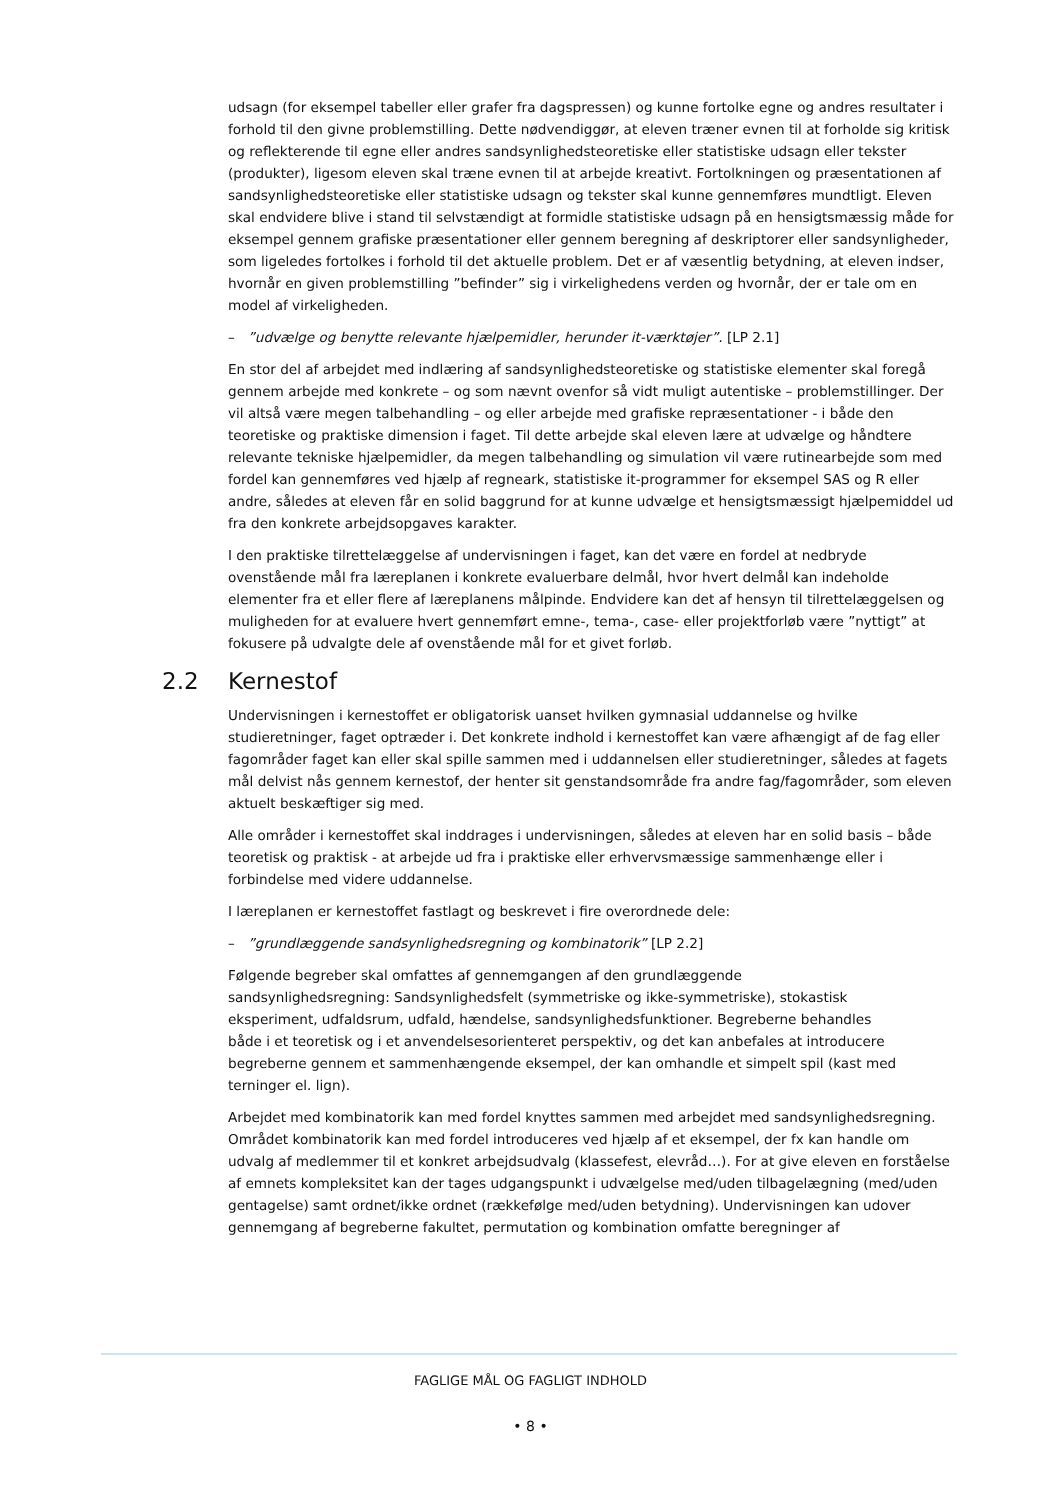udsagn (for eksempel tabeller eller grafer fra dagspressen) og kunne fortolke egne og andres resultater i forhold til den givne problemstilling. Dette nødvendiggør, at eleven træner evnen til at forholde sig kritisk og reflekterende til egne eller andres sandsynlighedsteoretiske eller statistiske udsagn eller tekster (produkter), ligesom eleven skal træne evnen til at arbejde kreativt. Fortolkningen og præsentationen af sandsynlighedsteoretiske eller statistiske udsagn og tekster skal kunne gennemføres mundtligt. Eleven skal endvidere blive i stand til selvstændigt at formidle statistiske udsagn på en hensigtsmæssig måde for eksempel gennem grafiske præsentationer eller gennem beregning af deskriptorer eller sandsynligheder, som ligeledes fortolkes i forhold til det aktuelle problem. Det er af væsentlig betydning, at eleven indser, hvornår en given problemstilling ”befinder” sig i virkelighedens verden og hvornår, der er tale om en model af virkeligheden.
– ”udvælge og benytte relevante hjælpemidler, herunder it-værktøjer”. [LP 2.1]
En stor del af arbejdet med indlæring af sandsynlighedsteoretiske og statistiske elementer skal foregå gennem arbejde med konkrete – og som nævnt ovenfor så vidt muligt autentiske – problemstillinger. Der vil altså være megen talbehandling – og eller arbejde med grafiske repræsentationer - i både den teoretiske og praktiske dimension i faget. Til dette arbejde skal eleven lære at udvælge og håndtere relevante tekniske hjælpemidler, da megen talbehandling og simulation vil være rutinearbejde som med fordel kan gennemføres ved hjælp af regneark, statistiske it-programmer for eksempel SAS og R eller andre, således at eleven får en solid baggrund for at kunne udvælge et hensigtsmæssigt hjælpemiddel ud fra den konkrete arbejdsopgaves karakter.
I den praktiske tilrettelæggelse af undervisningen i faget, kan det være en fordel at nedbryde ovenstående mål fra læreplanen i konkrete evaluerbare delmål, hvor hvert delmål kan indeholde elementer fra et eller flere af læreplanens målpinde. Endvidere kan det af hensyn til tilrettelæggelsen og muligheden for at evaluere hvert gennemført emne-, tema-, case- eller projektforløb være ”nyttigt” at fokusere på udvalgte dele af ovenstående mål for et givet forløb.
2.2 Kernestof
Undervisningen i kernestoffet er obligatorisk uanset hvilken gymnasial uddannelse og hvilke studieretninger, faget optræder i. Det konkrete indhold i kernestoffet kan være afhængigt af de fag eller fagområder faget kan eller skal spille sammen med i uddannelsen eller studieretninger, således at fagets mål delvist nås gennem kernestof, der henter sit genstandsområde fra andre fag/fagområder, som eleven aktuelt beskæftiger sig med.
Alle områder i kernestoffet skal inddrages i undervisningen, således at eleven har en solid basis – både teoretisk og praktisk - at arbejde ud fra i praktiske eller erhvervsmæssige sammenhænge eller i forbindelse med videre uddannelse.
I læreplanen er kernestoffet fastlagt og beskrevet i fire overordnede dele:
– ”grundlæggende sandsynlighedsregning og kombinatorik” [LP 2.2]
Følgende begreber skal omfattes af gennemgangen af den grundlæggende sandsynlighedsregning: Sandsynlighedsfelt (symmetriske og ikke-symmetriske), stokastisk eksperiment, udfaldsrum, udfald, hændelse, sandsynlighedsfunktioner. Begreberne behandles både i et teoretisk og i et anvendelsesorienteret perspektiv, og det kan anbefales at introducere begreberne gennem et sammenhængende eksempel, der kan omhandle et simpelt spil (kast med terninger el. lign).
Arbejdet med kombinatorik kan med fordel knyttes sammen med arbejdet med sandsynlighedsregning. Området kombinatorik kan med fordel introduceres ved hjælp af et eksempel, der fx kan handle om udvalg af medlemmer til et konkret arbejdsudvalg (klassefest, elevråd…). For at give eleven en forståelse af emnets kompleksitet kan der tages udgangspunkt i udvælgelse med/uden tilbagelægning (med/uden gentagelse) samt ordnet/ikke ordnet (rækkefølge med/uden betydning). Undervisningen kan udover gennemgang af begreberne fakultet, permutation og kombination omfatte beregninger af
FAGLIGE MÅL OG FAGLIGT INDHOLD
• 8 •